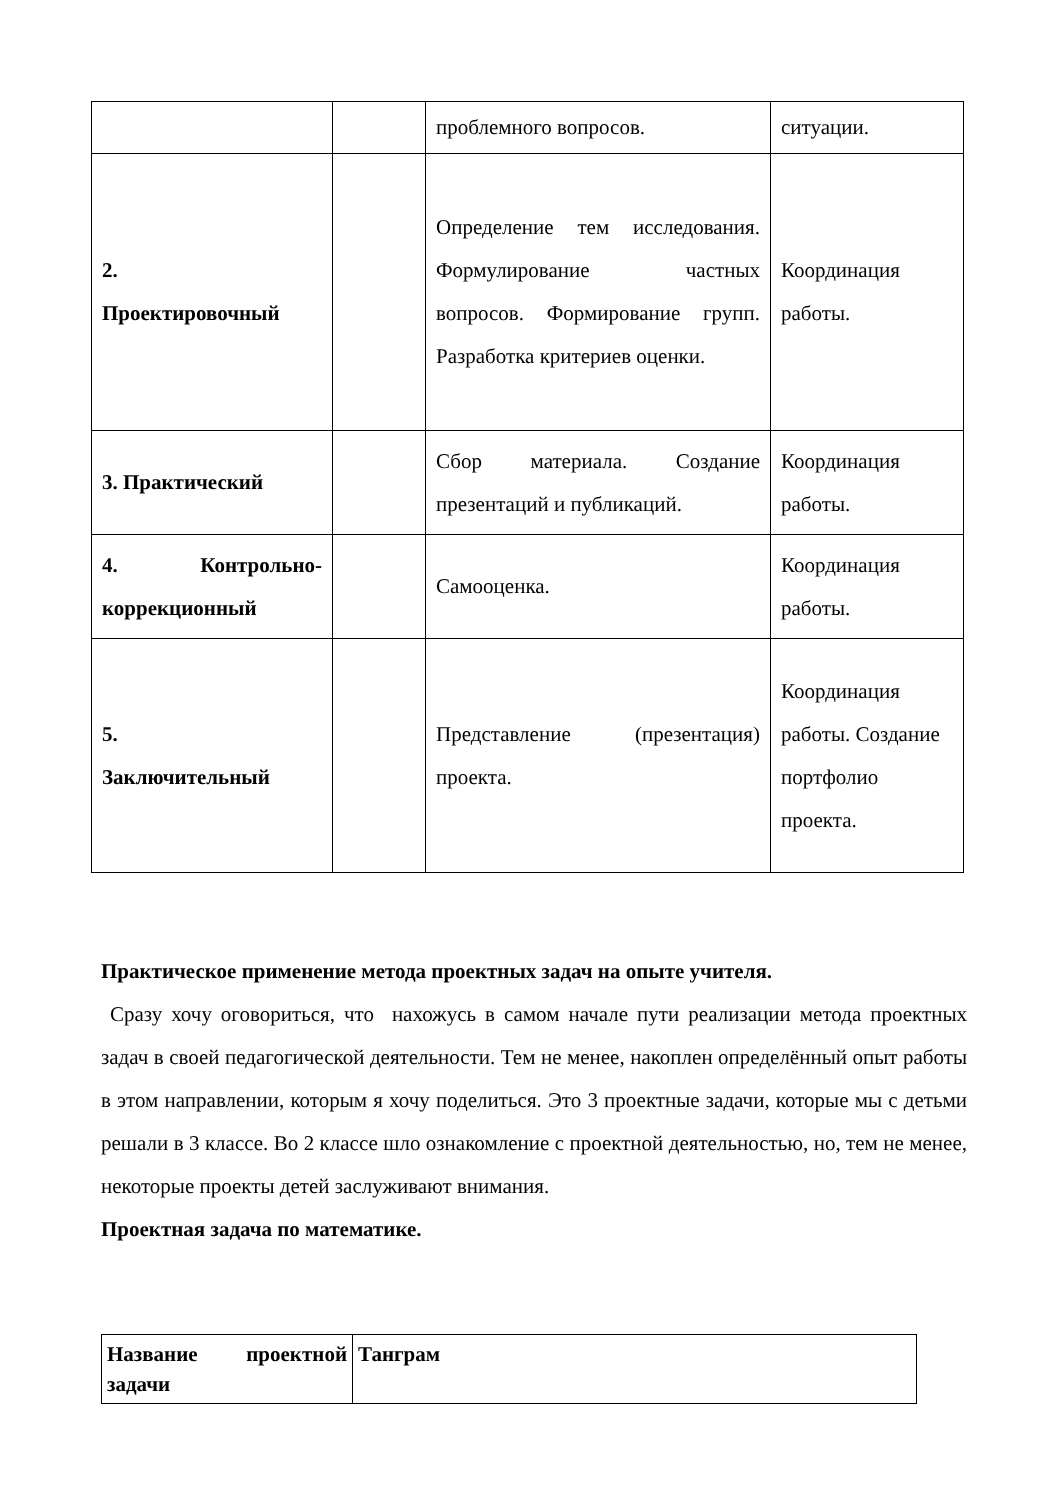| | | проблемного вопросов. | ситуации. |
| 2. Проектировочный | | Определение тем исследования. Формулирование частных вопросов. Формирование групп. Разработка критериев оценки. | Координация работы. |
| 3. Практический | | Сбор материала. Создание презентаций и публикаций. | Координация работы. |
| 4. Контрольно-коррекционный | | Самооценка. | Координация работы. |
| 5. Заключительный | | Представление (презентация) проекта. | Координация работы. Создание портфолио проекта. |
Практическое применение метода проектных задач на опыте учителя.
Сразу хочу оговориться, что нахожусь в самом начале пути реализации метода проектных задач в своей педагогической деятельности. Тем не менее, накоплен определённый опыт работы в этом направлении, которым я хочу поделиться. Это 3 проектные задачи, которые мы с детьми решали в 3 классе. Во 2 классе шло ознакомление с проектной деятельностью, но, тем не менее, некоторые проекты детей заслуживают внимания.
Проектная задача по математике.
| Название проектной задачи | Танграм |